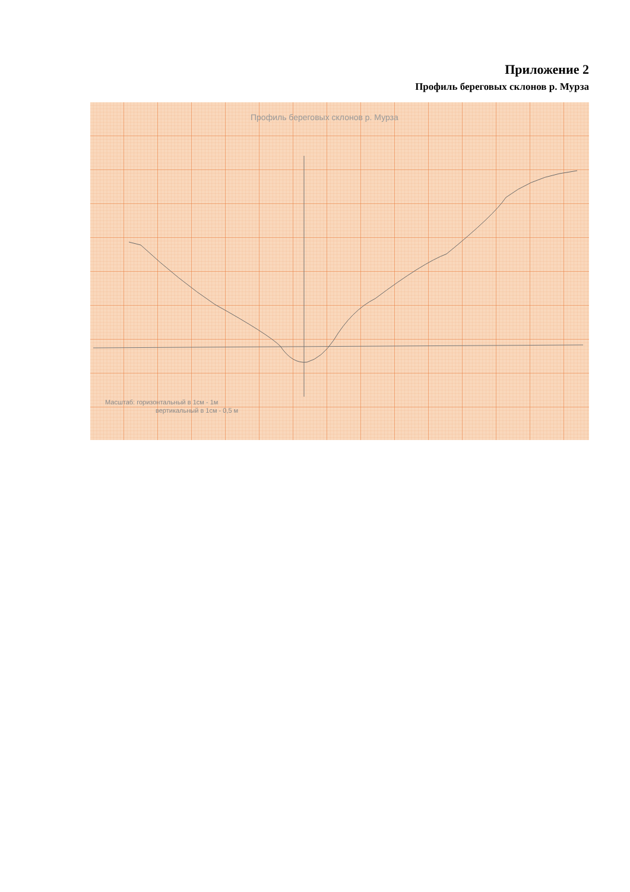Приложение 2
Профиль береговых склонов р. Мурза
Профиль береговых склонов р. Мурза
Масштаб: горизонтальный в 1см - 1м
вертикальный в 1см - 0,5 м